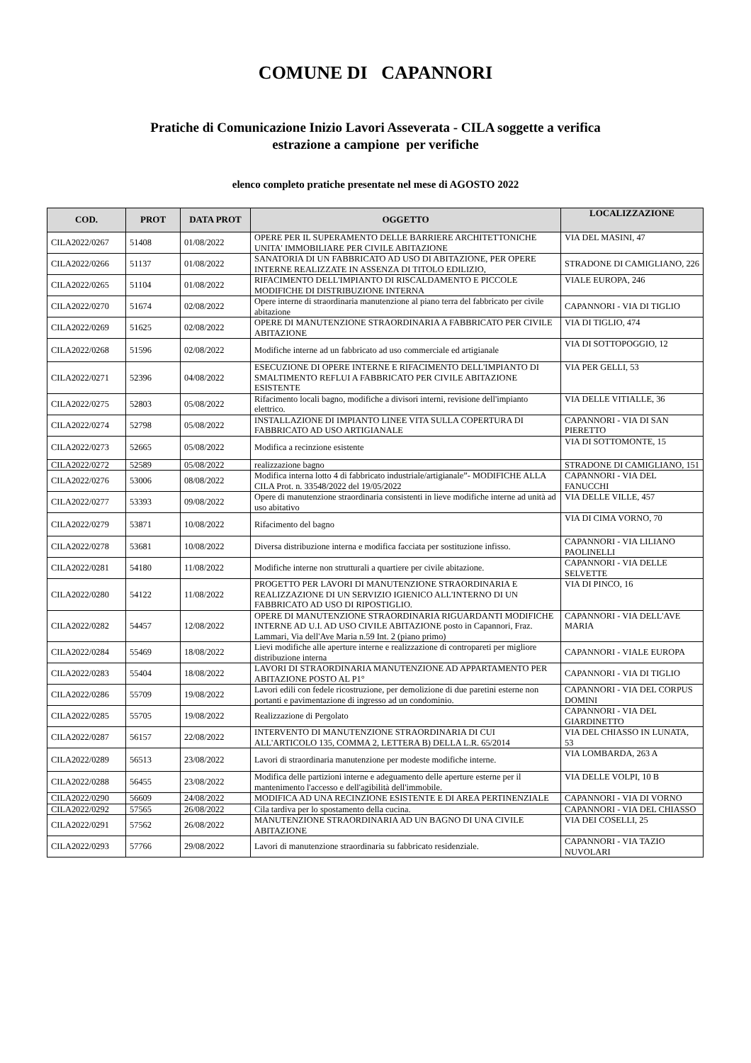COMUNE DI CAPANNORI
Pratiche di Comunicazione Inizio Lavori Asseverata - CILA soggette a verifica
estrazione a campione per verifiche
elenco completo pratiche presentate nel mese di AGOSTO 2022
| COD. | PROT | DATA PROT | OGGETTO | LOCALIZZAZIONE |
| --- | --- | --- | --- | --- |
| CILA2022/0267 | 51408 | 01/08/2022 | OPERE PER IL SUPERAMENTO DELLE BARRIERE ARCHITETTONICHE UNITA' IMMOBILIARE PER CIVILE ABITAZIONE | VIA DEL MASINI, 47 |
| CILA2022/0266 | 51137 | 01/08/2022 | SANATORIA DI UN FABBRICATO AD USO DI ABITAZIONE, PER OPERE INTERNE REALIZZATE IN ASSENZA DI TITOLO EDILIZIO, | STRADONE DI CAMIGLIANO, 226 |
| CILA2022/0265 | 51104 | 01/08/2022 | RIFACIMENTO DELL'IMPIANTO DI RISCALDAMENTO E PICCOLE MODIFICHE DI DISTRIBUZIONE INTERNA | VIALE EUROPA, 246 |
| CILA2022/0270 | 51674 | 02/08/2022 | Opere interne di straordinaria manutenzione al piano terra del fabbricato per civile abitazione | CAPANNORI - VIA DI TIGLIO |
| CILA2022/0269 | 51625 | 02/08/2022 | OPERE DI MANUTENZIONE STRAORDINARIA A FABBRICATO PER CIVILE ABITAZIONE | VIA DI TIGLIO, 474 |
| CILA2022/0268 | 51596 | 02/08/2022 | Modifiche interne ad un fabbricato ad uso commerciale ed artigianale | VIA DI SOTTOPOGGIO, 12 |
| CILA2022/0271 | 52396 | 04/08/2022 | ESECUZIONE DI OPERE INTERNE E RIFACIMENTO DELL'IMPIANTO DI SMALTIMENTO REFLUI A FABBRICATO PER CIVILE ABITAZIONE ESISTENTE | VIA PER GELLI, 53 |
| CILA2022/0275 | 52803 | 05/08/2022 | Rifacimento locali bagno, modifiche a divisori interni, revisione dell'impianto elettrico. | VIA DELLE VITIALLE, 36 |
| CILA2022/0274 | 52798 | 05/08/2022 | INSTALLAZIONE DI IMPIANTO LINEE VITA SULLA COPERTURA DI FABBRICATO AD USO ARTIGIANALE | CAPANNORI - VIA DI SAN PIERETTO |
| CILA2022/0273 | 52665 | 05/08/2022 | Modifica a recinzione esistente | VIA DI SOTTOMONTE, 15 |
| CILA2022/0272 | 52589 | 05/08/2022 | realizzazione bagno | STRADONE DI CAMIGLIANO, 151 |
| CILA2022/0276 | 53006 | 08/08/2022 | Modifica interna lotto 4 di fabbricato industriale/artigianale”- MODIFICHE ALLA CILA Prot. n. 33548/2022 del 19/05/2022 | CAPANNORI - VIA DEL FANUCCHI |
| CILA2022/0277 | 53393 | 09/08/2022 | Opere di manutenzione straordinaria consistenti in lieve modifiche interne ad unità ad uso abitativo | VIA DELLE VILLE, 457 |
| CILA2022/0279 | 53871 | 10/08/2022 | Rifacimento del bagno | VIA DI CIMA VORNO, 70 |
| CILA2022/0278 | 53681 | 10/08/2022 | Diversa distribuzione interna e modifica facciata per sostituzione infisso. | CAPANNORI - VIA LILIANO PAOLINELLI |
| CILA2022/0281 | 54180 | 11/08/2022 | Modifiche interne non strutturali a quartiere per civile abitazione. | CAPANNORI - VIA DELLE SELVETTE |
| CILA2022/0280 | 54122 | 11/08/2022 | PROGETTO PER LAVORI DI MANUTENZIONE STRAORDINARIA E REALIZZAZIONE DI UN SERVIZIO IGIENICO ALL'INTERNO DI UN FABBRICATO AD USO DI RIPOSTIGLIO. | VIA DI PINCO, 16 |
| CILA2022/0282 | 54457 | 12/08/2022 | OPERE DI MANUTENZIONE STRAORDINARIA RIGUARDANTI MODIFICHE INTERNE AD U.I. AD USO CIVILE ABITAZIONE posto in Capannori, Fraz. Lammari, Via dell'Ave Maria n.59 Int. 2 (piano primo) | CAPANNORI - VIA DELL'AVE MARIA |
| CILA2022/0284 | 55469 | 18/08/2022 | Lievi modifiche alle aperture interne e realizzazione di contropareti per migliore distribuzione interna | CAPANNORI - VIALE EUROPA |
| CILA2022/0283 | 55404 | 18/08/2022 | LAVORI DI STRAORDINARIA MANUTENZIONE AD APPARTAMENTO PER ABITAZIONE POSTO AL P1° | CAPANNORI - VIA DI TIGLIO |
| CILA2022/0286 | 55709 | 19/08/2022 | Lavori edili con fedele ricostruzione, per demolizione di due paretini esterne non portanti e pavimentazione di ingresso ad un condominio. | CAPANNORI - VIA DEL CORPUS DOMINI |
| CILA2022/0285 | 55705 | 19/08/2022 | Realizzazione di Pergolato | CAPANNORI - VIA DEL GIARDINETTO |
| CILA2022/0287 | 56157 | 22/08/2022 | INTERVENTO DI MANUTENZIONE STRAORDINARIA DI CUI ALL'ARTICOLO 135, COMMA 2, LETTERA B) DELLA L.R. 65/2014 | VIA DEL CHIASSO IN LUNATA, 53 |
| CILA2022/0289 | 56513 | 23/08/2022 | Lavori di straordinaria manutenzione per modeste modifiche interne. | VIA LOMBARDA, 263 A |
| CILA2022/0288 | 56455 | 23/08/2022 | Modifica delle partizioni interne e adeguamento delle aperture esterne per il mantenimento l'accesso e dell'agibilità dell'immobile. | VIA DELLE VOLPI, 10 B |
| CILA2022/0290 | 56609 | 24/08/2022 | MODIFICA AD UNA RECINZIONE ESISTENTE E DI AREA PERTINENZIALE | CAPANNORI - VIA DI VORNO |
| CILA2022/0292 | 57565 | 26/08/2022 | Cila tardiva per lo spostamento della cucina. | CAPANNORI - VIA DEL CHIASSO |
| CILA2022/0291 | 57562 | 26/08/2022 | MANUTENZIONE STRAORDINARIA AD UN BAGNO DI UNA CIVILE ABITAZIONE | VIA DEI COSELLI, 25 |
| CILA2022/0293 | 57766 | 29/08/2022 | Lavori di manutenzione straordinaria su fabbricato residenziale. | CAPANNORI - VIA TAZIO NUVOLARI |